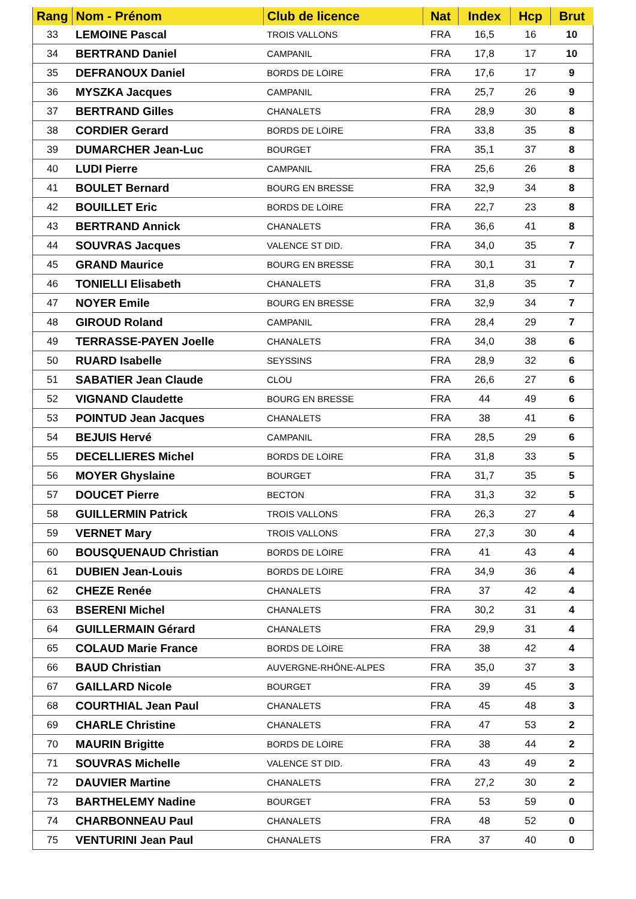| Rang | Nom - Prénom | Club de licence | Nat | Index | Hcp | Brut |
| --- | --- | --- | --- | --- | --- | --- |
| 33 | LEMOINE Pascal | TROIS VALLONS | FRA | 16,5 | 16 | 10 |
| 34 | BERTRAND Daniel | CAMPANIL | FRA | 17,8 | 17 | 10 |
| 35 | DEFRANOUX Daniel | BORDS DE LOIRE | FRA | 17,6 | 17 | 9 |
| 36 | MYSZKA Jacques | CAMPANIL | FRA | 25,7 | 26 | 9 |
| 37 | BERTRAND Gilles | CHANALETS | FRA | 28,9 | 30 | 8 |
| 38 | CORDIER Gerard | BORDS DE LOIRE | FRA | 33,8 | 35 | 8 |
| 39 | DUMARCHER Jean-Luc | BOURGET | FRA | 35,1 | 37 | 8 |
| 40 | LUDI Pierre | CAMPANIL | FRA | 25,6 | 26 | 8 |
| 41 | BOULET Bernard | BOURG EN BRESSE | FRA | 32,9 | 34 | 8 |
| 42 | BOUILLET Eric | BORDS DE LOIRE | FRA | 22,7 | 23 | 8 |
| 43 | BERTRAND Annick | CHANALETS | FRA | 36,6 | 41 | 8 |
| 44 | SOUVRAS Jacques | VALENCE ST DID. | FRA | 34,0 | 35 | 7 |
| 45 | GRAND Maurice | BOURG EN BRESSE | FRA | 30,1 | 31 | 7 |
| 46 | TONIELLI Elisabeth | CHANALETS | FRA | 31,8 | 35 | 7 |
| 47 | NOYER Emile | BOURG EN BRESSE | FRA | 32,9 | 34 | 7 |
| 48 | GIROUD Roland | CAMPANIL | FRA | 28,4 | 29 | 7 |
| 49 | TERRASSE-PAYEN Joelle | CHANALETS | FRA | 34,0 | 38 | 6 |
| 50 | RUARD Isabelle | SEYSSINS | FRA | 28,9 | 32 | 6 |
| 51 | SABATIER Jean Claude | CLOU | FRA | 26,6 | 27 | 6 |
| 52 | VIGNAND Claudette | BOURG EN BRESSE | FRA | 44 | 49 | 6 |
| 53 | POINTUD Jean Jacques | CHANALETS | FRA | 38 | 41 | 6 |
| 54 | BEJUIS Hervé | CAMPANIL | FRA | 28,5 | 29 | 6 |
| 55 | DECELLIERES Michel | BORDS DE LOIRE | FRA | 31,8 | 33 | 5 |
| 56 | MOYER Ghyslaine | BOURGET | FRA | 31,7 | 35 | 5 |
| 57 | DOUCET Pierre | BECTON | FRA | 31,3 | 32 | 5 |
| 58 | GUILLERMIN Patrick | TROIS VALLONS | FRA | 26,3 | 27 | 4 |
| 59 | VERNET Mary | TROIS VALLONS | FRA | 27,3 | 30 | 4 |
| 60 | BOUSQUENAUD Christian | BORDS DE LOIRE | FRA | 41 | 43 | 4 |
| 61 | DUBIEN Jean-Louis | BORDS DE LOIRE | FRA | 34,9 | 36 | 4 |
| 62 | CHEZE Renée | CHANALETS | FRA | 37 | 42 | 4 |
| 63 | BSERENI Michel | CHANALETS | FRA | 30,2 | 31 | 4 |
| 64 | GUILLERMAIN Gérard | CHANALETS | FRA | 29,9 | 31 | 4 |
| 65 | COLAUD Marie France | BORDS DE LOIRE | FRA | 38 | 42 | 4 |
| 66 | BAUD Christian | AUVERGNE-RHÔNE-ALPES | FRA | 35,0 | 37 | 3 |
| 67 | GAILLARD Nicole | BOURGET | FRA | 39 | 45 | 3 |
| 68 | COURTHIAL Jean Paul | CHANALETS | FRA | 45 | 48 | 3 |
| 69 | CHARLE Christine | CHANALETS | FRA | 47 | 53 | 2 |
| 70 | MAURIN Brigitte | BORDS DE LOIRE | FRA | 38 | 44 | 2 |
| 71 | SOUVRAS Michelle | VALENCE ST DID. | FRA | 43 | 49 | 2 |
| 72 | DAUVIER Martine | CHANALETS | FRA | 27,2 | 30 | 2 |
| 73 | BARTHELEMY Nadine | BOURGET | FRA | 53 | 59 | 0 |
| 74 | CHARBONNEAU Paul | CHANALETS | FRA | 48 | 52 | 0 |
| 75 | VENTURINI Jean Paul | CHANALETS | FRA | 37 | 40 | 0 |